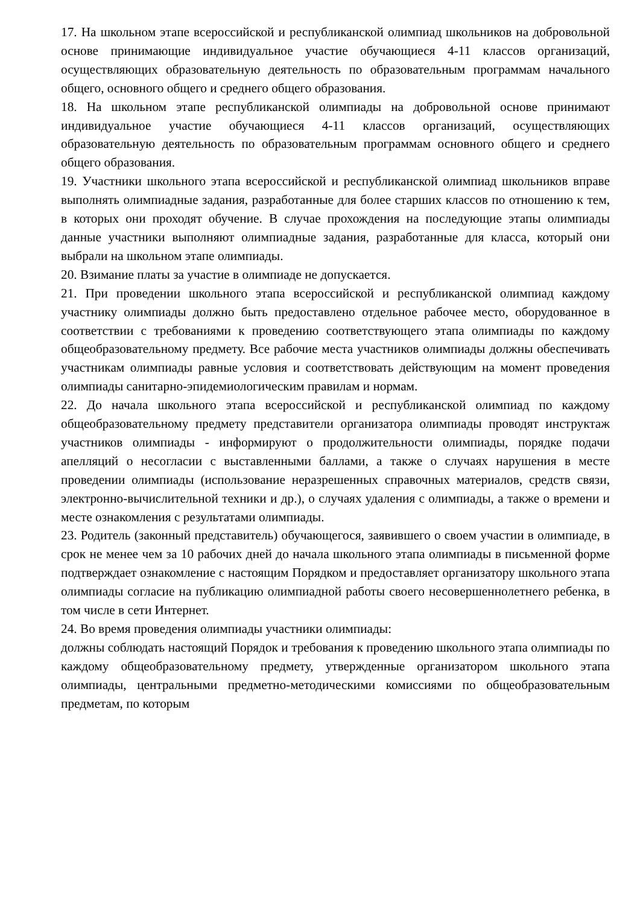17. На школьном этапе всероссийской и республиканской олимпиад школьников на добровольной основе принимающие индивидуальное участие обучающиеся 4-11 классов организаций, осуществляющих образовательную деятельность по образовательным программам начального общего, основного общего и среднего общего образования.
18. На школьном этапе республиканской олимпиады на добровольной основе принимают индивидуальное участие обучающиеся 4-11 классов организаций, осуществляющих образовательную деятельность по образовательным программам основного общего и среднего общего образования.
19. Участники школьного этапа всероссийской и республиканской олимпиад школьников вправе выполнять олимпиадные задания, разработанные для более старших классов по отношению к тем, в которых они проходят обучение. В случае прохождения на последующие этапы олимпиады данные участники выполняют олимпиадные задания, разработанные для класса, который они выбрали на школьном этапе олимпиады.
20. Взимание платы за участие в олимпиаде не допускается.
21. При проведении школьного этапа всероссийской и республиканской олимпиад каждому участнику олимпиады должно быть предоставлено отдельное рабочее место, оборудованное в соответствии с требованиями к проведению соответствующего этапа олимпиады по каждому общеобразовательному предмету. Все рабочие места участников олимпиады должны обеспечивать участникам олимпиады равные условия и соответствовать действующим на момент проведения олимпиады санитарно-эпидемиологическим правилам и нормам.
22. До начала школьного этапа всероссийской и республиканской олимпиад по каждому общеобразовательному предмету представители организатора олимпиады проводят инструктаж участников олимпиады - информируют о продолжительности олимпиады, порядке подачи апелляций о несогласии с выставленными баллами, а также о случаях нарушения в месте проведении олимпиады (использование неразрешенных справочных материалов, средств связи, электронно-вычислительной техники и др.), о случаях удаления с олимпиады, а также о времени и месте ознакомления с результатами олимпиады.
23. Родитель (законный представитель) обучающегося, заявившего о своем участии в олимпиаде, в срок не менее чем за 10 рабочих дней до начала школьного этапа олимпиады в письменной форме подтверждает ознакомление с настоящим Порядком и предоставляет организатору школьного этапа олимпиады согласие на публикацию олимпиадной работы своего несовершеннолетнего ребенка, в том числе в сети Интернет.
24. Во время проведения олимпиады участники олимпиады:
должны соблюдать настоящий Порядок и требования к проведению школьного этапа олимпиады по каждому общеобразовательному предмету, утвержденные организатором школьного этапа олимпиады, центральными предметно-методическими комиссиями по общеобразовательным предметам, по которым